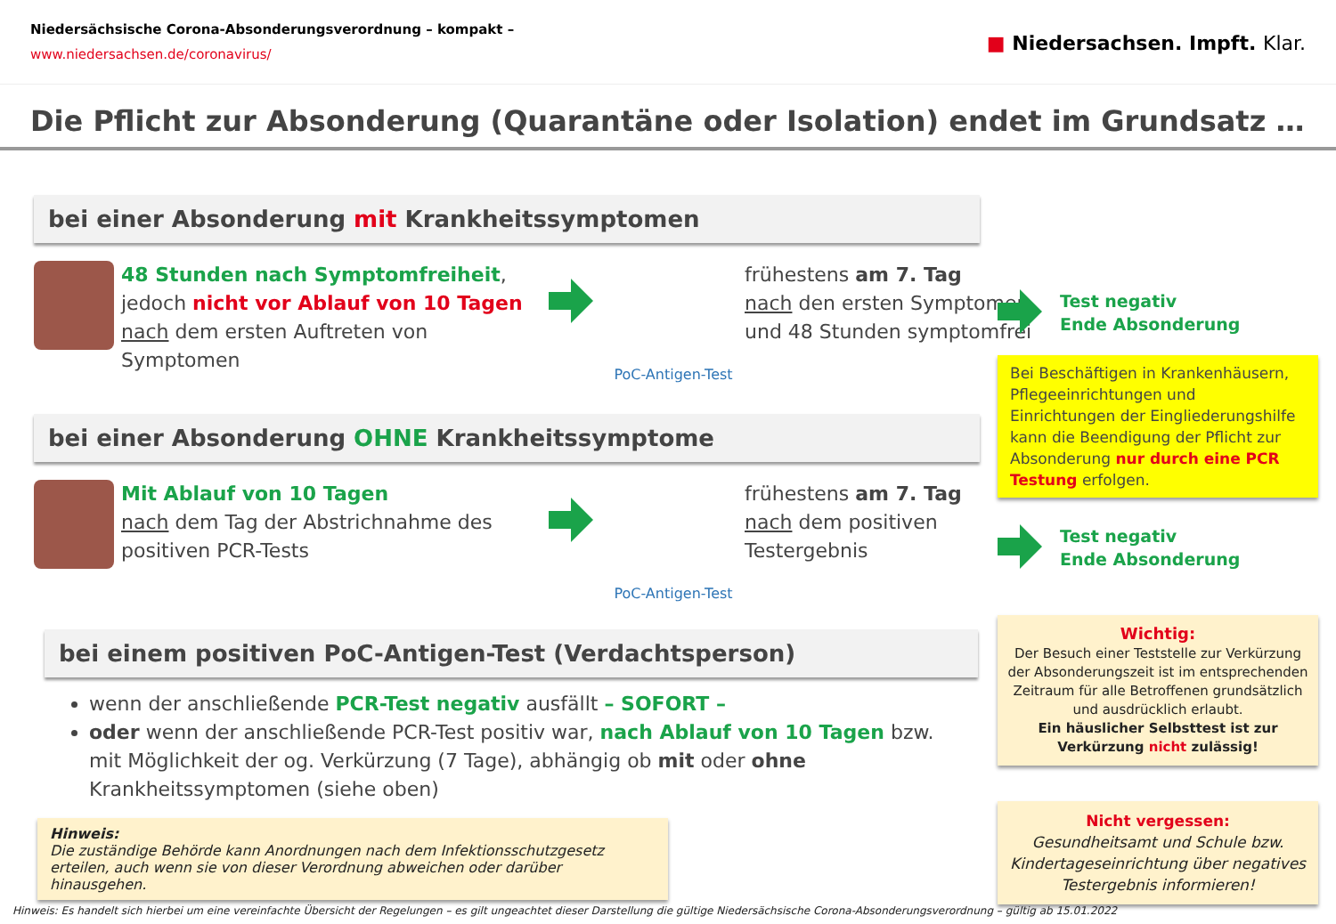Niedersächsische Corona-Absonderungsverordnung – kompakt –
www.niedersachsen.de/coronavirus/
■ Niedersachsen. Impft. Klar.
Die Pflicht zur Absonderung (Quarantäne oder Isolation) endet im Grundsatz …
bei einer Absonderung mit Krankheitssymptomen
48 Stunden nach Symptomfreiheit,
jedoch nicht vor Ablauf von 10 Tagen
nach dem ersten Auftreten von Symptomen
PoC-Antigen-Test
frühestens am 7. Tag
nach den ersten Symptomen und 48 Stunden symptomfrei
bei einer Absonderung OHNE Krankheitssymptome
Mit Ablauf von 10 Tagen
nach dem Tag der Abstrichnahme des positiven PCR-Tests
PoC-Antigen-Test
frühestens am 7. Tag
nach dem positiven Testergebnis
bei einem positiven PoC-Antigen-Test (Verdachtsperson)
wenn der anschließende PCR-Test negativ ausfällt – SOFORT –
oder wenn der anschließende PCR-Test positiv war, nach Ablauf von 10 Tagen bzw. mit Möglichkeit der og. Verkürzung (7 Tage), abhängig ob mit oder ohne Krankheitssymptomen (siehe oben)
Hinweis:
Die zuständige Behörde kann Anordnungen nach dem Infektionsschutzgesetz erteilen, auch wenn sie von dieser Verordnung abweichen oder darüber hinausgehen.
Test negativ
Ende Absonderung
Bei Beschäftigen in Krankenhäusern, Pflegeeinrichtungen und Einrichtungen der Eingliederungshilfe kann die Beendigung der Pflicht zur Absonderung nur durch eine PCR Testung erfolgen.
Test negativ
Ende Absonderung
Wichtig:
Der Besuch einer Teststelle zur Verkürzung der Absonderungszeit ist im entsprechenden Zeitraum für alle Betroffenen grundsätzlich und ausdrücklich erlaubt.
Ein häuslicher Selbsttest ist zur Verkürzung nicht zulässig!
Nicht vergessen:
Gesundheitsamt und Schule bzw. Kindertageseinrichtung über negatives Testergebnis informieren!
Hinweis: Es handelt sich hierbei um eine vereinfachte Übersicht der Regelungen – es gilt ungeachtet dieser Darstellung die gültige Niedersächsische Corona-Absonderungsverordnung – gültig ab 15.01.2022